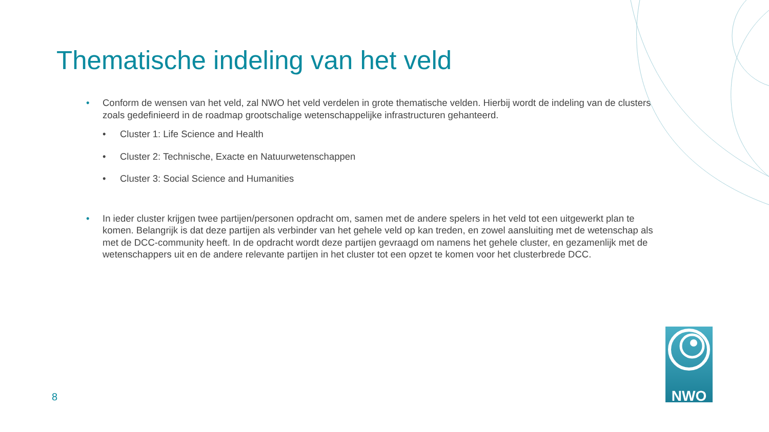Thematische indeling van het veld
• Conform de wensen van het veld, zal NWO het veld verdelen in grote thematische velden. Hierbij wordt de indeling van de clusters zoals gedefinieerd in de roadmap grootschalige wetenschappelijke infrastructuren gehanteerd.
• Cluster 1: Life Science and Health
• Cluster 2: Technische, Exacte en Natuurwetenschappen
• Cluster 3: Social Science and Humanities
• In ieder cluster krijgen twee partijen/personen opdracht om, samen met de andere spelers in het veld tot een uitgewerkt plan te komen. Belangrijk is dat deze partijen als verbinder van het gehele veld op kan treden, en zowel aansluiting met de wetenschap als met de DCC-community heeft. In de opdracht wordt deze partijen gevraagd om namens het gehele cluster, en gezamenlijk met de wetenschappers uit en de andere relevante partijen in het cluster tot een opzet te komen voor het clusterbrede DCC.
8
NWO